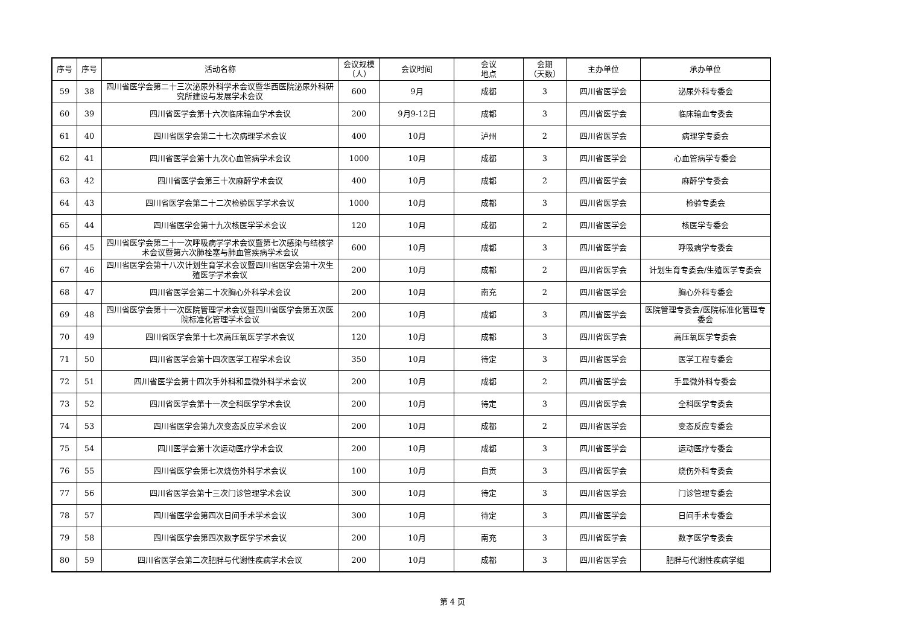| 序号 | 序号 | 活动名称 | 会议规模 （人） | 会议时间 | 会议 地点 | 会期 （天数） | 主办单位 | 承办单位 |
| --- | --- | --- | --- | --- | --- | --- | --- | --- |
| 59 | 38 | 四川省医学会第二十三次泌尿外科学术会议暨华西医院泌尿外科研究所建设与发展学术会议 | 600 | 9月 | 成都 | 3 | 四川省医学会 | 泌尿外科专委会 |
| 60 | 39 | 四川省医学会第十六次临床输血学术会议 | 200 | 9月9-12日 | 成都 | 3 | 四川省医学会 | 临床输血专委会 |
| 61 | 40 | 四川省医学会第二十七次病理学术会议 | 400 | 10月 | 泸州 | 2 | 四川省医学会 | 病理学专委会 |
| 62 | 41 | 四川省医学会第十九次心血管病学术会议 | 1000 | 10月 | 成都 | 3 | 四川省医学会 | 心血管病学专委会 |
| 63 | 42 | 四川省医学会第三十次麻醉学术会议 | 400 | 10月 | 成都 | 2 | 四川省医学会 | 麻醉学专委会 |
| 64 | 43 | 四川省医学会第二十二次检验医学学术会议 | 1000 | 10月 | 成都 | 3 | 四川省医学会 | 检验专委会 |
| 65 | 44 | 四川省医学会第十九次核医学学术会议 | 120 | 10月 | 成都 | 2 | 四川省医学会 | 核医学专委会 |
| 66 | 45 | 四川省医学会第二十一次呼吸病学学术会议暨第七次感染与结核学术会议暨第六次肺栓塞与肺血管疾病学术会议 | 600 | 10月 | 成都 | 3 | 四川省医学会 | 呼吸病学专委会 |
| 67 | 46 | 四川省医学会第十八次计划生育学术会议暨四川省医学会第十次生殖医学学术会议 | 200 | 10月 | 成都 | 2 | 四川省医学会 | 计划生育专委会/生殖医学专委会 |
| 68 | 47 | 四川省医学会第二十次胸心外科学术会议 | 200 | 10月 | 南充 | 2 | 四川省医学会 | 胸心外科专委会 |
| 69 | 48 | 四川省医学会第十一次医院管理学术会议暨四川省医学会第五次医院标准化管理学术会议 | 200 | 10月 | 成都 | 3 | 四川省医学会 | 医院管理专委会/医院标准化管理专委会 |
| 70 | 49 | 四川省医学会第十七次高压氧医学学术会议 | 120 | 10月 | 成都 | 3 | 四川省医学会 | 高压氧医学专委会 |
| 71 | 50 | 四川省医学会第十四次医学工程学术会议 | 350 | 10月 | 待定 | 3 | 四川省医学会 | 医学工程专委会 |
| 72 | 51 | 四川省医学会第十四次手外科和显微外科学术会议 | 200 | 10月 | 成都 | 2 | 四川省医学会 | 手显微外科专委会 |
| 73 | 52 | 四川省医学会第十一次全科医学学术会议 | 200 | 10月 | 待定 | 3 | 四川省医学会 | 全科医学专委会 |
| 74 | 53 | 四川省医学会第九次变态反应学术会议 | 200 | 10月 | 成都 | 2 | 四川省医学会 | 变态反应专委会 |
| 75 | 54 | 四川医学会第十次运动医疗学术会议 | 200 | 10月 | 成都 | 3 | 四川省医学会 | 运动医疗专委会 |
| 76 | 55 | 四川省医学会第七次烧伤外科学术会议 | 100 | 10月 | 自贡 | 3 | 四川省医学会 | 烧伤外科专委会 |
| 77 | 56 | 四川省医学会第十三次门诊管理学术会议 | 300 | 10月 | 待定 | 3 | 四川省医学会 | 门诊管理专委会 |
| 78 | 57 | 四川省医学会第四次日间手术学术会议 | 300 | 10月 | 待定 | 3 | 四川省医学会 | 日间手术专委会 |
| 79 | 58 | 四川省医学会第四次数字医学学术会议 | 200 | 10月 | 南充 | 3 | 四川省医学会 | 数字医学专委会 |
| 80 | 59 | 四川省医学会第二次肥胖与代谢性疾病学术会议 | 200 | 10月 | 成都 | 3 | 四川省医学会 | 肥胖与代谢性疾病学组 |
第 4 页